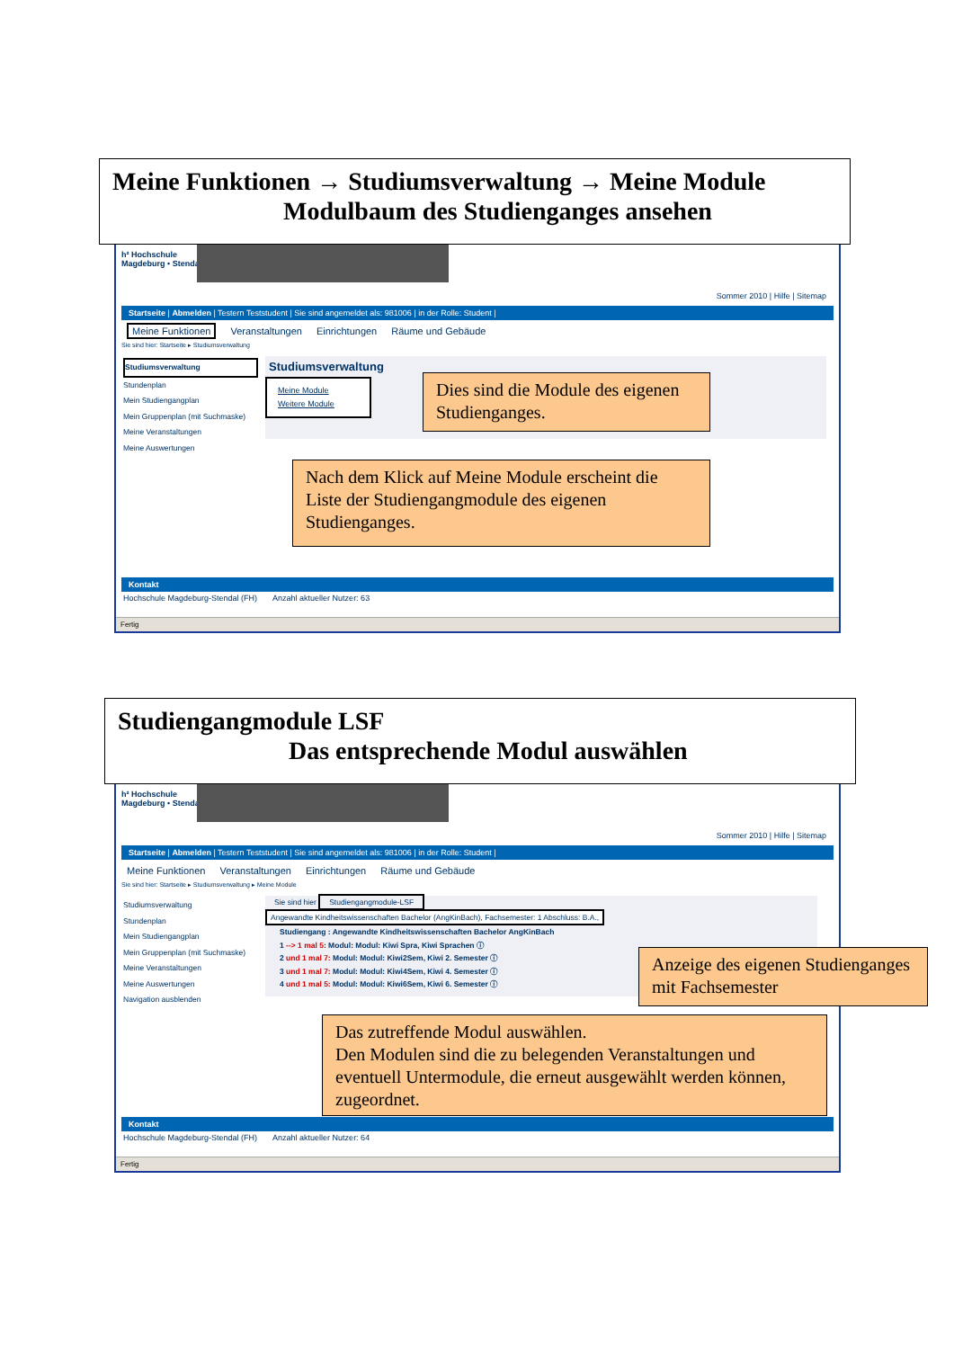Meine Funktionen → Studiumsverwaltung → Meine Module
Modulbaum des Studienganges ansehen
h² Hochschule
Magdeburg • Stendal
Sommer 2010 | Hilfe | Sitemap
Startseite | Abmelden | Testern Teststudent | Sie sind angemeldet als: 981006 | in der Rolle: Student |
Meine Funktionen Veranstaltungen Einrichtungen Räume und Gebäude
Sie sind hier: Startseite ▸ Studiumsverwaltung
Studiumsverwaltung
Stundenplan
Mein Studiengangplan
Mein Gruppenplan (mit Suchmaske)
Meine Veranstaltungen
Meine Auswertungen
Studiumsverwaltung
Meine Module
Weitere Module
Kontakt
Hochschule Magdeburg-Stendal (FH) Anzahl aktueller Nutzer: 63
Fertig
Dies sind die Module des eigenen Studienganges.
Nach dem Klick auf Meine Module erscheint die Liste der Studiengangmodule des eigenen Studienganges.
Studiengangmodule LSF
Das entsprechende Modul auswählen
h² Hochschule
Magdeburg • Stendal
Sommer 2010 | Hilfe | Sitemap
Startseite | Abmelden | Testern Teststudent | Sie sind angemeldet als: 981006 | in der Rolle: Student |
Meine Funktionen Veranstaltungen Einrichtungen Räume und Gebäude
Sie sind hier: Startseite ▸ Studiumsverwaltung ▸ Meine Module
Studiumsverwaltung
Stundenplan
Mein Studiengangplan
Mein Gruppenplan (mit Suchmaske)
Meine Veranstaltungen
Meine Auswertungen
Navigation ausblenden
Sie sind hier Studiengangmodule-LSF
Angewandte Kindheitswissenschaften Bachelor (AngKinBach), Fachsemester: 1 Abschluss: B.A.,
Studiengang : Angewandte Kindheitswissenschaften Bachelor AngKinBach
1 --> 1 mal 5: Modul: Modul: Kiwi Spra, Kiwi Sprachen ⓘ
2 und 1 mal 7: Modul: Modul: Kiwi2Sem, Kiwi 2. Semester ⓘ
3 und 1 mal 7: Modul: Modul: Kiwi4Sem, Kiwi 4. Semester ⓘ
4 und 1 mal 5: Modul: Modul: Kiwi6Sem, Kiwi 6. Semester ⓘ
Kontakt
Hochschule Magdeburg-Stendal (FH) Anzahl aktueller Nutzer: 64
Fertig
Anzeige des eigenen Studienganges mit Fachsemester
Das zutreffende Modul auswählen.
Den Modulen sind die zu belegenden Veranstaltungen und eventuell Untermodule, die erneut ausgewählt werden können, zugeordnet.